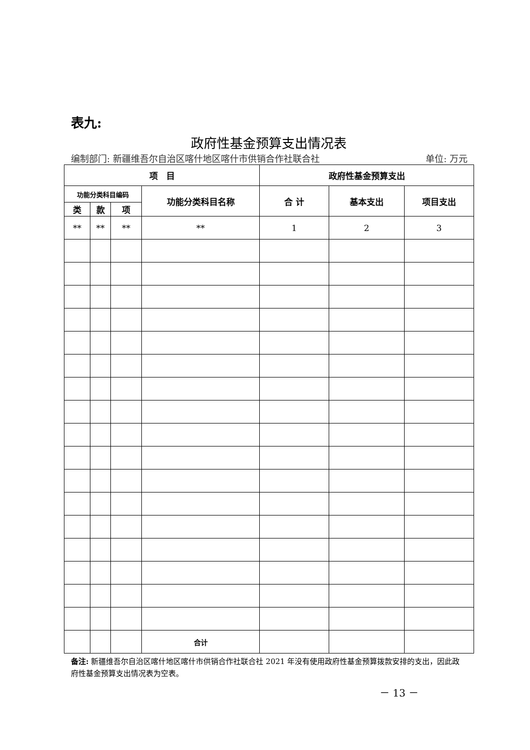表九:
政府性基金预算支出情况表
编制部门: 新疆维吾尔自治区喀什地区喀什市供销合作社联合社 单位: 万元
| 项 目 | | | | 政府性基金预算支出 | | |
| --- | --- | --- | --- | --- | --- | --- |
| 功能分类科目编码 | | | 功能分类科目名称 | 合 计 | 基本支出 | 项目支出 |
| 类 | 款 | 项 | | | | |
| ** | ** | ** | ** | 1 | 2 | 3 |
| | | | 合计 | | | |
备注: 新疆维吾尔自治区喀什地区喀什市供销合作社联合社 2021 年没有使用政府性基金预算拨款安排的支出，因此政府性基金预算支出情况表为空表。
－ 13 －